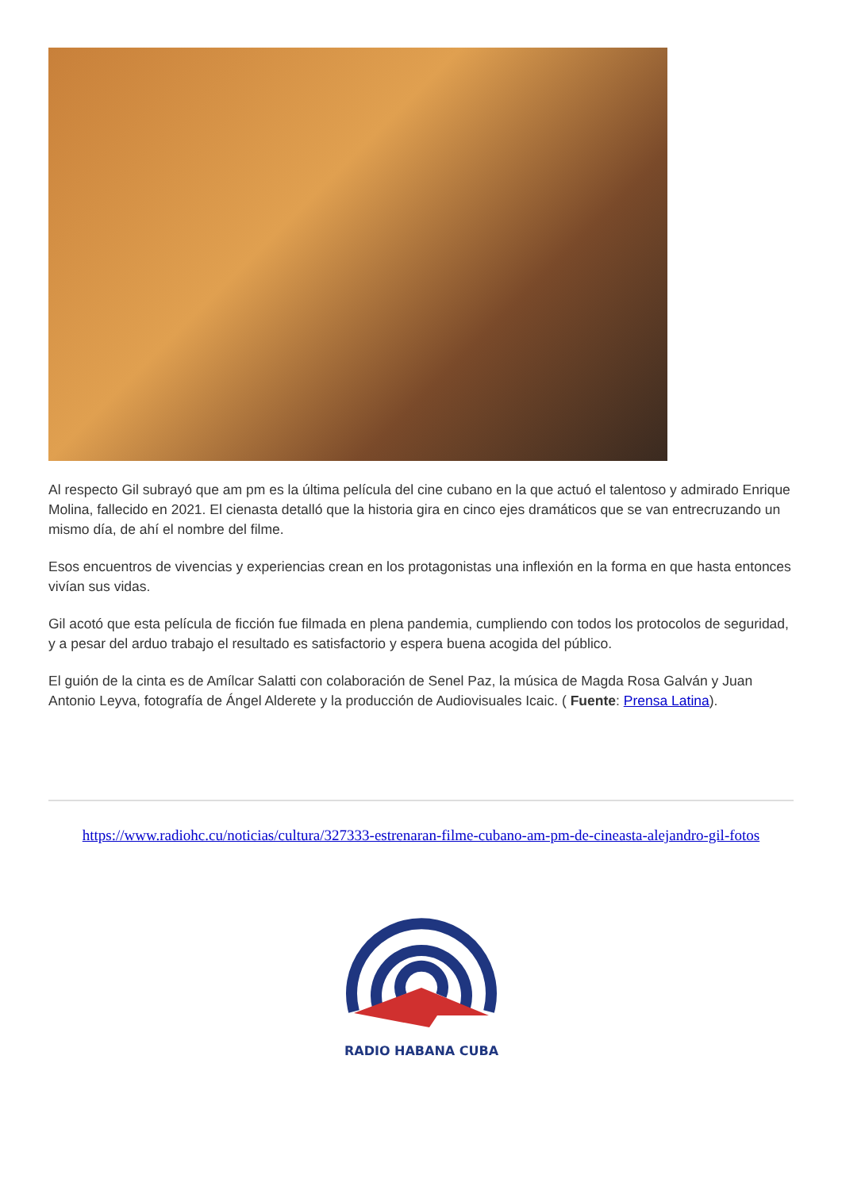Al respecto Gil subrayó que am pm es la última película del cine cubano en la que actuó el talentoso y admirado Enrique Molina, fallecido en 2021. El cienasta detalló que la historia gira en cinco ejes dramáticos que se van entrecruzando un mismo día, de ahí el nombre del filme.
Esos encuentros de vivencias y experiencias crean en los protagonistas una inflexión en la forma en que hasta entonces vivían sus vidas.
Gil acotó que esta película de ficción fue filmada en plena pandemia, cumpliendo con todos los protocolos de seguridad, y a pesar del arduo trabajo el resultado es satisfactorio y espera buena acogida del público.
El guión de la cinta es de Amílcar Salatti con colaboración de Senel Paz, la música de Magda Rosa Galván y Juan Antonio Leyva, fotografía de Ángel Alderete y la producción de Audiovisuales Icaic. ( Fuente: Prensa Latina).
https://www.radiohc.cu/noticias/cultura/327333-estrenaran-filme-cubano-am-pm-de-cineasta-alejandro-gil-fotos
RADIO HABANA CUBA